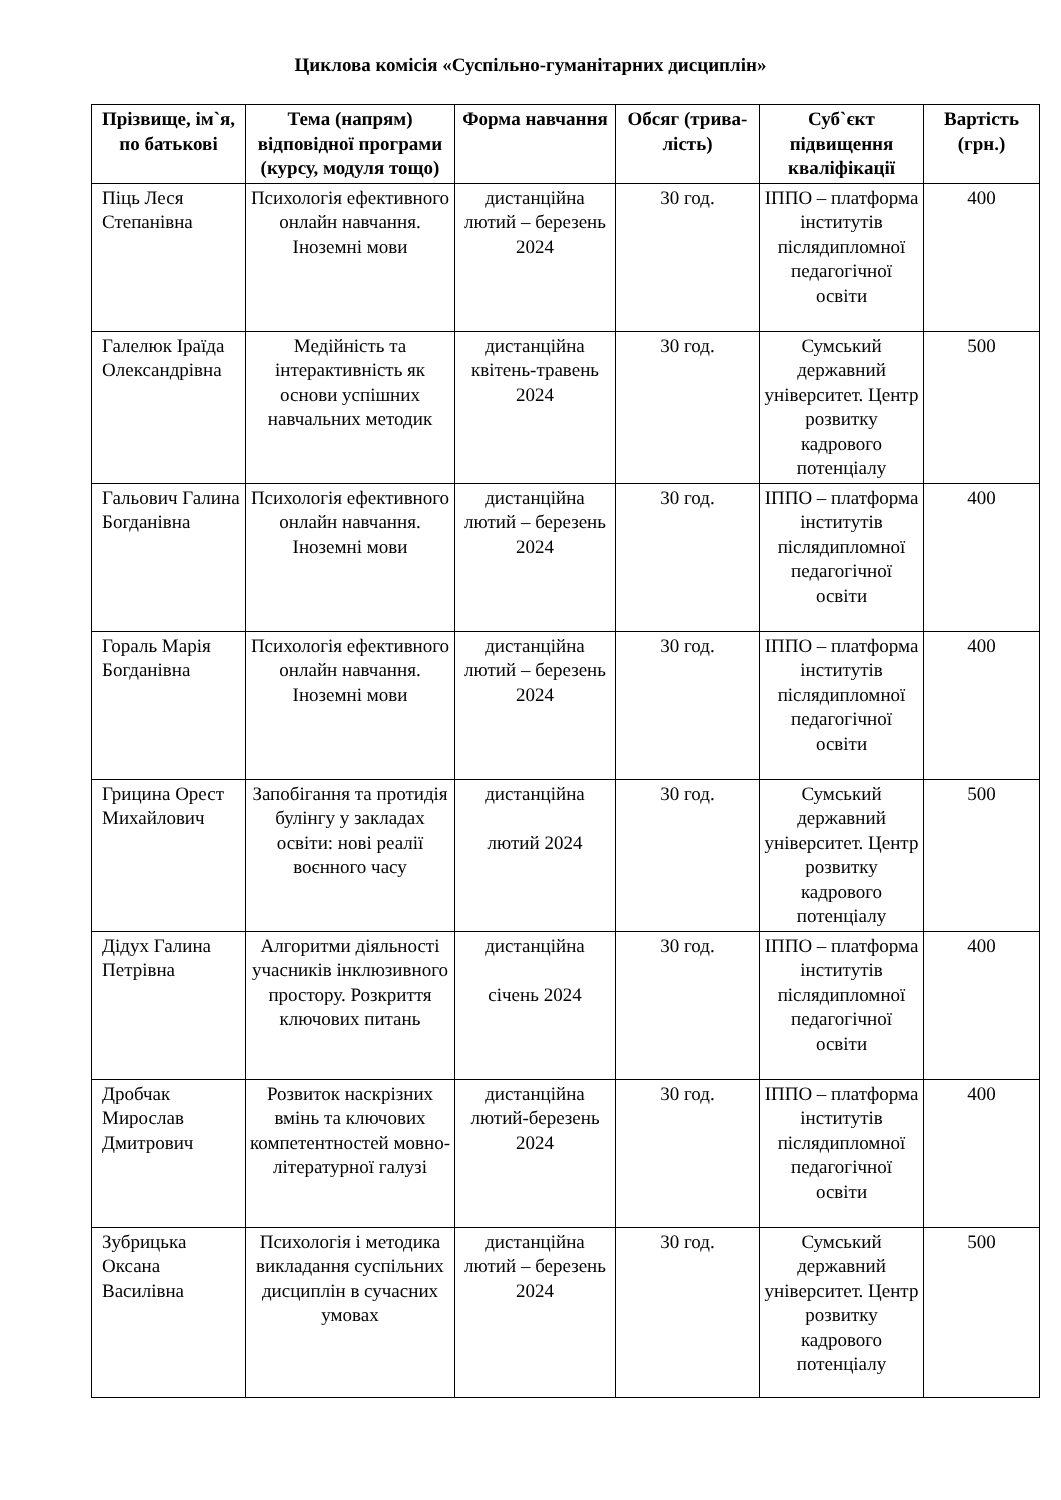Циклова комісія «Суспільно-гуманітарних дисциплін»
| Прізвище, ім`я, по батькові | Тема (напрям) відповідної програми (курсу, модуля тощо) | Форма навчання | Обсяг (трива- лість) | Суб`єкт підвищення кваліфікації | Вартість (грн.) |
| --- | --- | --- | --- | --- | --- |
| Піць Леся Степанівна | Психологія ефективного онлайн навчання. Іноземні мови | дистанційна лютий – березень 2024 | 30 год. | ІППО – платформа інститутів післядипломної педагогічної освіти | 400 |
| Галелюк Іраїда Олександрівна | Медійність та інтерактивність як основи успішних навчальних методик | дистанційна квітень-травень 2024 | 30 год. | Сумський державний університет. Центр розвитку кадрового потенціалу | 500 |
| Гальович Галина Богданівна | Психологія ефективного онлайн навчання. Іноземні мови | дистанційна лютий – березень 2024 | 30 год. | ІППО – платформа інститутів післядипломної педагогічної освіти | 400 |
| Гораль Марія Богданівна | Психологія ефективного онлайн навчання. Іноземні мови | дистанційна лютий – березень 2024 | 30 год. | ІППО – платформа інститутів післядипломної педагогічної освіти | 400 |
| Грицина Орест Михайлович | Запобігання та протидія булінгу у закладах освіти: нові реалії воєнного часу | дистанційна лютий 2024 | 30 год. | Сумський державний університет. Центр розвитку кадрового потенціалу | 500 |
| Дідух Галина Петрівна | Алгоритми діяльності учасників інклюзивного простору. Розкриття ключових питань | дистанційна січень 2024 | 30 год. | ІППО – платформа інститутів післядипломної педагогічної освіти | 400 |
| Дробчак Мирослав Дмитрович | Розвиток наскрізних вмінь та ключових компетентностей мовно-літературної галузі | дистанційна лютий-березень 2024 | 30 год. | ІППО – платформа інститутів післядипломної педагогічної освіти | 400 |
| Зубрицька Оксана Василівна | Психологія і методика викладання суспільних дисциплін в сучасних умовах | дистанційна лютий – березень 2024 | 30 год. | Сумський державний університет. Центр розвитку кадрового потенціалу | 500 |